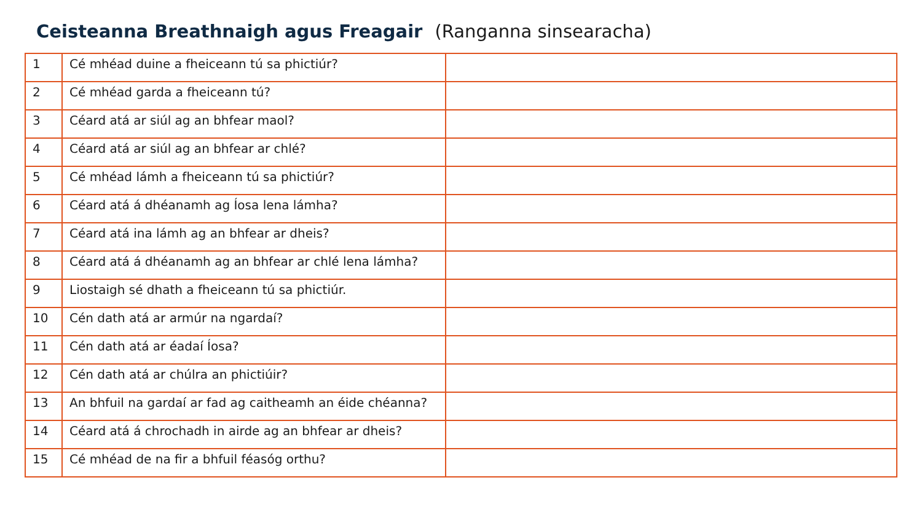Ceisteanna Breathnaigh agus Freagair (Ranganna sinsearacha)
| 1 | Cé mhéad duine a fheiceann tú sa phictiúr? | |
| 2 | Cé mhéad garda a fheiceann tú? | |
| 3 | Céard atá ar siúl ag an bhfear maol? | |
| 4 | Céard atá ar siúl ag an bhfear ar chlé? | |
| 5 | Cé mhéad lámh a fheiceann tú sa phictiúr? | |
| 6 | Céard atá á dhéanamh ag Íosa lena lámha? | |
| 7 | Céard atá ina lámh ag an bhfear ar dheis? | |
| 8 | Céard atá á dhéanamh ag an bhfear ar chlé lena lámha? | |
| 9 | Liostaigh sé dhath a fheiceann tú sa phictiúr. | |
| 10 | Cén dath atá ar armúr na ngardaí? | |
| 11 | Cén dath atá ar éadaí Íosa? | |
| 12 | Cén dath atá ar chúlra an phictiúir? | |
| 13 | An bhfuil na gardaí ar fad ag caitheamh an éide chéanna? | |
| 14 | Céard atá á chrochadh in airde ag an bhfear ar dheis? | |
| 15 | Cé mhéad de na fir a bhfuil féasóg orthu? | |